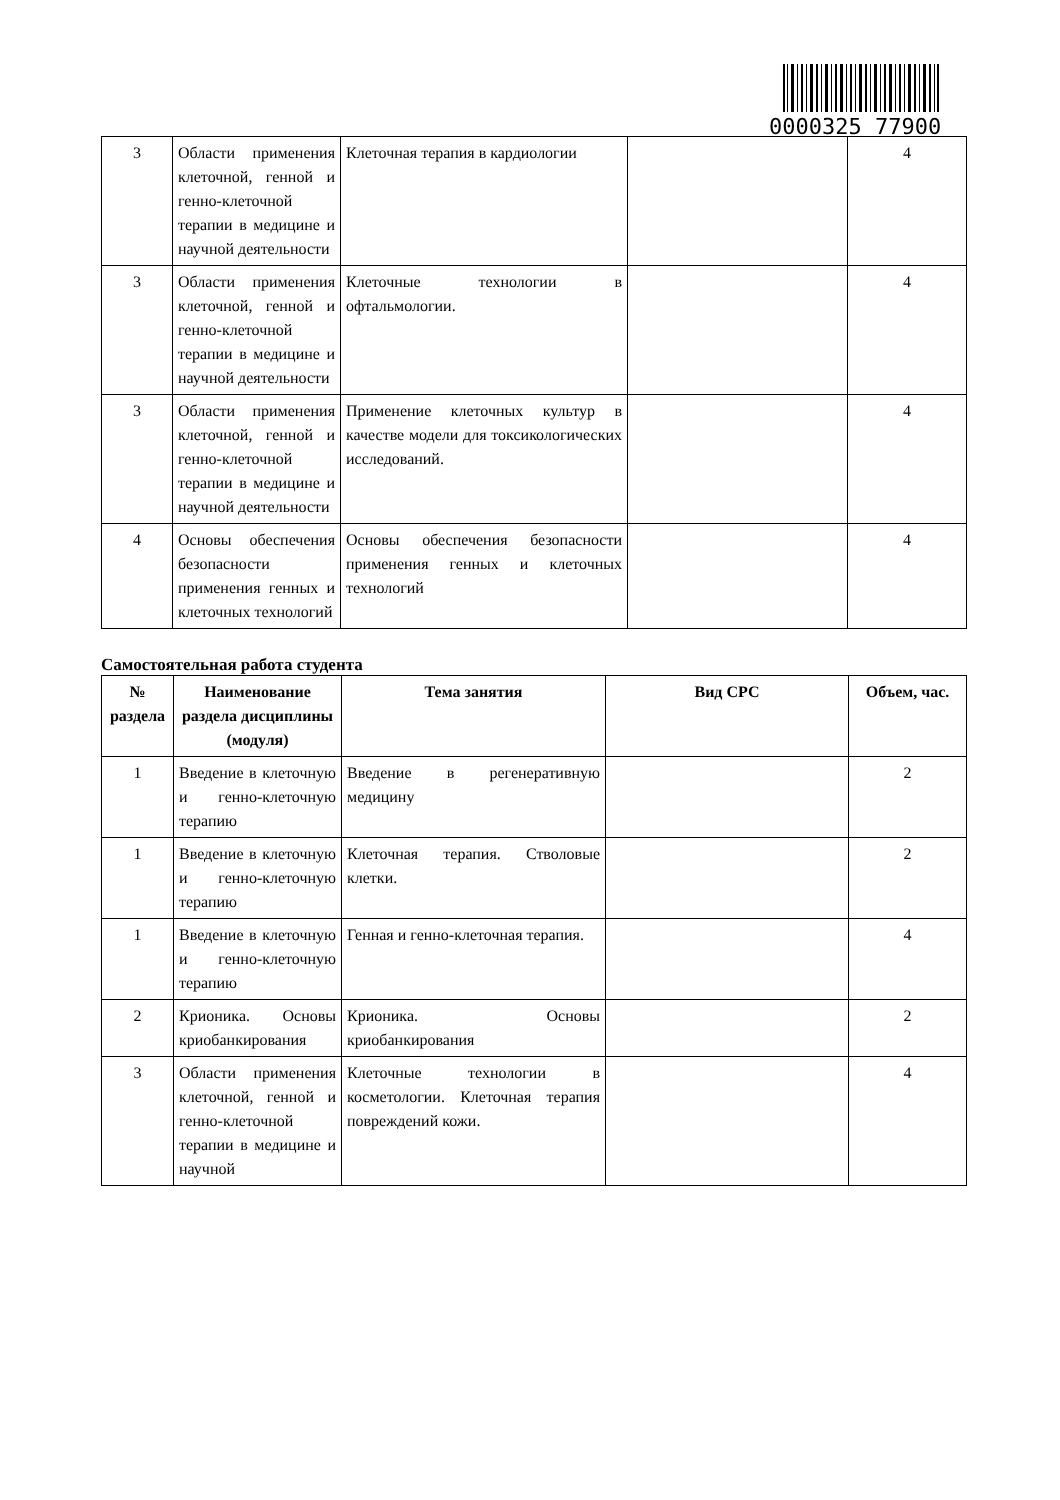0000325 77900
| 3 | Области применения клеточной, генной и генно-клеточной терапии в медицине и научной деятельности | Клеточная терапия в кардиологии | | 4 |
| 3 | Области применения клеточной, генной и генно-клеточной терапии в медицине и научной деятельности | Клеточные технологии в офтальмологии. | | 4 |
| 3 | Области применения клеточной, генной и генно-клеточной терапии в медицине и научной деятельности | Применение клеточных культур в качестве модели для токсикологических исследований. | | 4 |
| 4 | Основы обеспечения безопасности применения генных и клеточных технологий | Основы обеспечения безопасности применения генных и клеточных технологий | | 4 |
Самостоятельная работа студента
| № раздела | Наименование раздела дисциплины (модуля) | Тема занятия | Вид СРС | Объем, час. |
| --- | --- | --- | --- | --- |
| 1 | Введение в клеточную и генно-клеточную терапию | Введение в регенеративную медицину | | 2 |
| 1 | Введение в клеточную и генно-клеточную терапию | Клеточная терапия. Стволовые клетки. | | 2 |
| 1 | Введение в клеточную и генно-клеточную терапию | Генная и генно-клеточная терапия. | | 4 |
| 2 | Крионика. Основы криобанкирования | Крионика. Основы криобанкирования | | 2 |
| 3 | Области применения клеточной, генной и генно-клеточной терапии в медицине и научной | Клеточные технологии в косметологии. Клеточная терапия повреждений кожи. | | 4 |